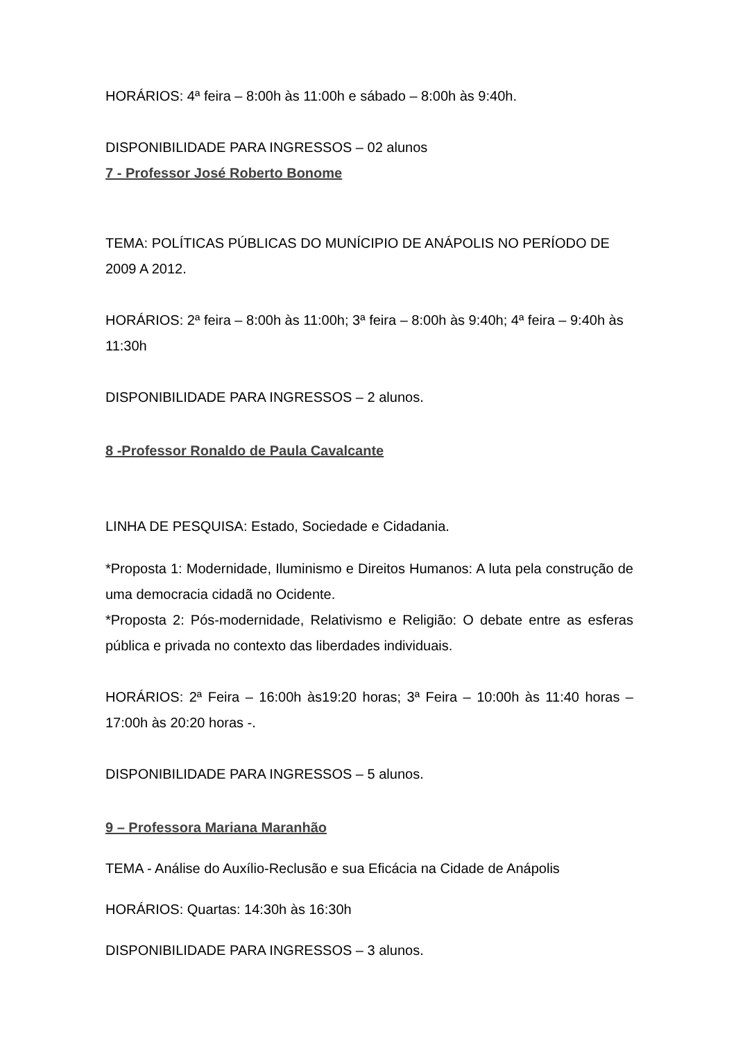HORÁRIOS: 4ª feira – 8:00h às 11:00h e sábado – 8:00h às 9:40h.
DISPONIBILIDADE PARA INGRESSOS – 02 alunos
7 - Professor José Roberto Bonome
TEMA: POLÍTICAS PÚBLICAS DO MUNÍCIPIO DE ANÁPOLIS NO PERÍODO DE 2009 A 2012.
HORÁRIOS: 2ª feira – 8:00h às 11:00h; 3ª feira – 8:00h às 9:40h; 4ª feira – 9:40h às 11:30h
DISPONIBILIDADE PARA INGRESSOS – 2 alunos.
8 -Professor Ronaldo de Paula Cavalcante
LINHA DE PESQUISA: Estado, Sociedade e Cidadania.
*Proposta 1: Modernidade, Iluminismo e Direitos Humanos: A luta pela construção de uma democracia cidadã no Ocidente.
*Proposta 2: Pós-modernidade, Relativismo e Religião: O debate entre as esferas pública e privada no contexto das liberdades individuais.
HORÁRIOS: 2ª Feira – 16:00h às19:20 horas; 3ª Feira – 10:00h às 11:40 horas – 17:00h às 20:20 horas -.
DISPONIBILIDADE PARA INGRESSOS – 5 alunos.
9 – Professora Mariana Maranhão
TEMA - Análise do Auxílio-Reclusão e sua Eficácia na Cidade de Anápolis
HORÁRIOS: Quartas: 14:30h às 16:30h
DISPONIBILIDADE PARA INGRESSOS – 3 alunos.